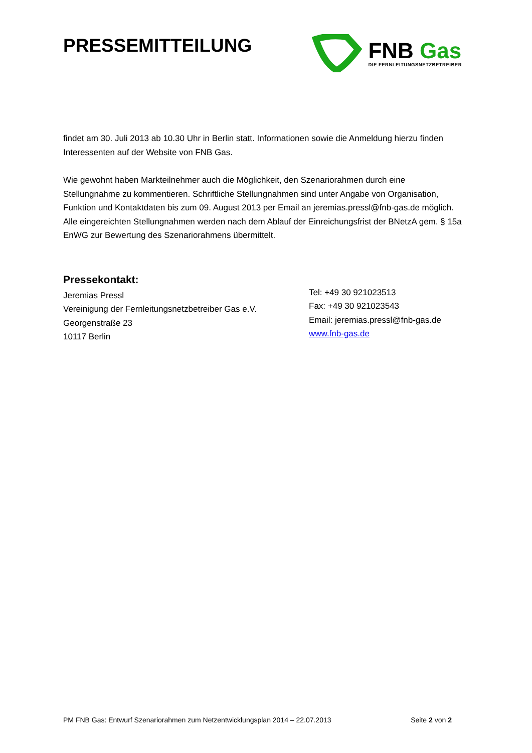PRESSEMITTEILUNG
FNB Gas
DIE FERNLEITUNGSNETZBETREIBER
findet am 30. Juli 2013 ab 10.30 Uhr in Berlin statt. Informationen sowie die Anmeldung hierzu finden Interessenten auf der Website von FNB Gas.
Wie gewohnt haben Markteilnehmer auch die Möglichkeit, den Szenariorahmen durch eine Stellungnahme zu kommentieren. Schriftliche Stellungnahmen sind unter Angabe von Organisation, Funktion und Kontaktdaten bis zum 09. August 2013 per Email an jeremias.pressl@fnb-gas.de möglich. Alle eingereichten Stellungnahmen werden nach dem Ablauf der Einreichungsfrist der BNetzA gem. § 15a EnWG zur Bewertung des Szenariorahmens übermittelt.
Pressekontakt:
Jeremias Pressl
Vereinigung der Fernleitungsnetzbetreiber Gas e.V.
Georgenstraße 23
10117 Berlin
Tel: +49 30 921023513
Fax: +49 30 921023543
Email: jeremias.pressl@fnb-gas.de
www.fnb-gas.de
PM FNB Gas: Entwurf Szenariorahmen zum Netzentwicklungsplan 2014 – 22.07.2013 Seite 2 von 2